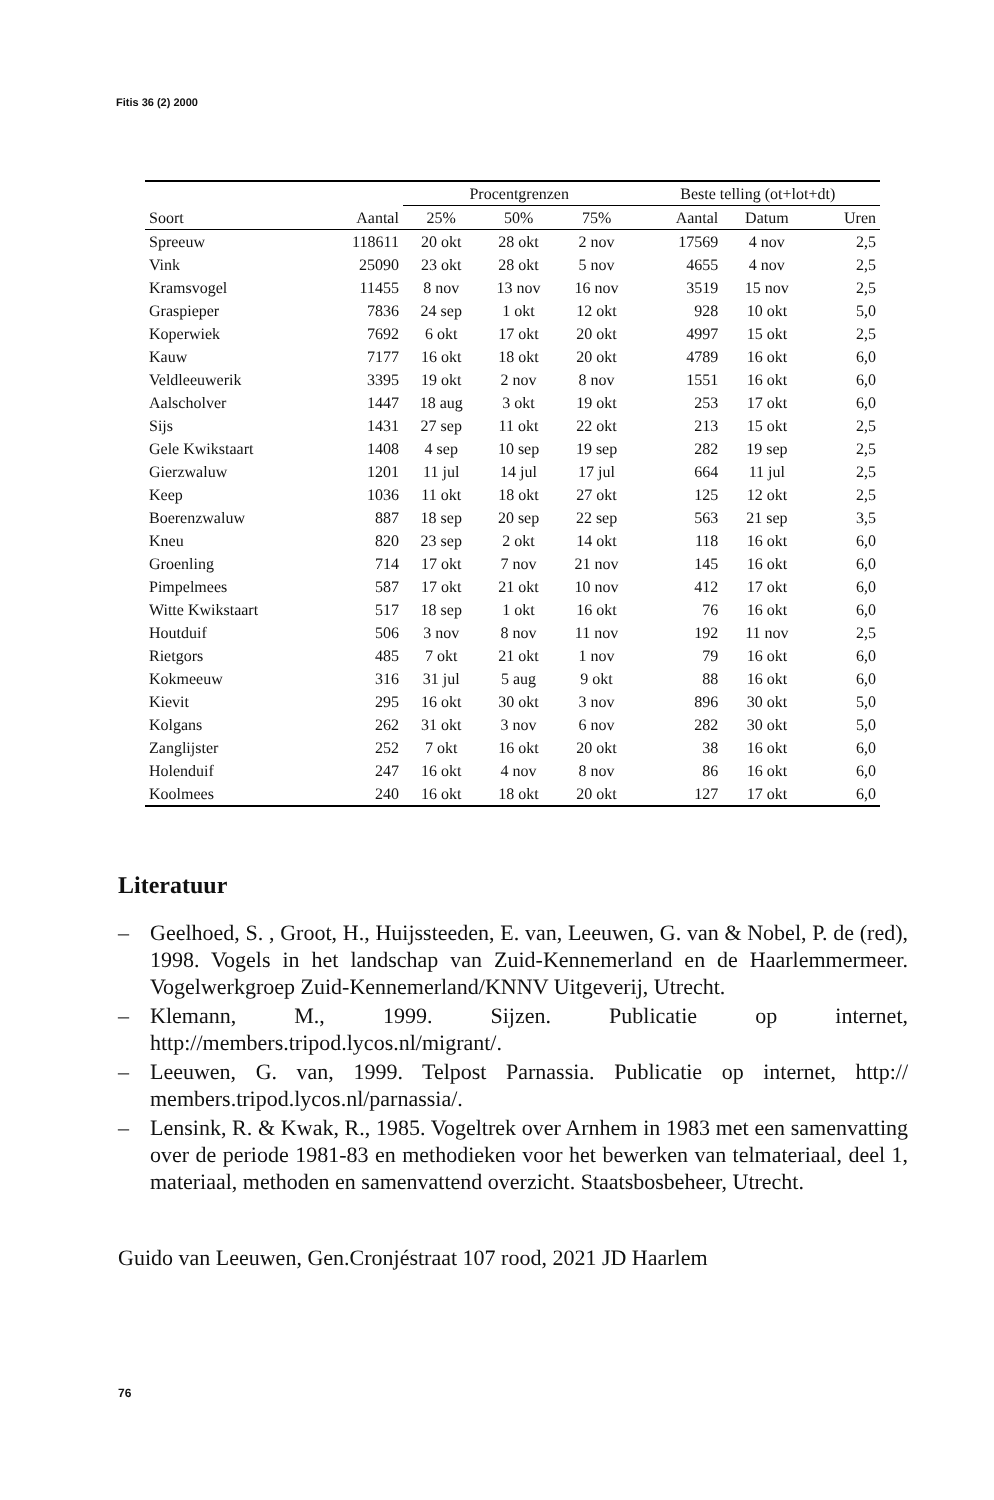Fitis 36 (2) 2000
| | | Procentgrenzen | | | Beste telling (ot+lot+dt) | | |
| --- | --- | --- | --- | --- | --- | --- | --- |
| Soort | Aantal | 25% | 50% | 75% | Aantal | Datum | Uren |
| Spreeuw | 118611 | 20 okt | 28 okt | 2 nov | 17569 | 4 nov | 2,5 |
| Vink | 25090 | 23 okt | 28 okt | 5 nov | 4655 | 4 nov | 2,5 |
| Kramsvogel | 11455 | 8 nov | 13 nov | 16 nov | 3519 | 15 nov | 2,5 |
| Graspieper | 7836 | 24 sep | 1 okt | 12 okt | 928 | 10 okt | 5,0 |
| Koperwiek | 7692 | 6 okt | 17 okt | 20 okt | 4997 | 15 okt | 2,5 |
| Kauw | 7177 | 16 okt | 18 okt | 20 okt | 4789 | 16 okt | 6,0 |
| Veldleeuwerik | 3395 | 19 okt | 2 nov | 8 nov | 1551 | 16 okt | 6,0 |
| Aalscholver | 1447 | 18 aug | 3 okt | 19 okt | 253 | 17 okt | 6,0 |
| Sijs | 1431 | 27 sep | 11 okt | 22 okt | 213 | 15 okt | 2,5 |
| Gele Kwikstaart | 1408 | 4 sep | 10 sep | 19 sep | 282 | 19 sep | 2,5 |
| Gierzwaluw | 1201 | 11 jul | 14 jul | 17 jul | 664 | 11 jul | 2,5 |
| Keep | 1036 | 11 okt | 18 okt | 27 okt | 125 | 12 okt | 2,5 |
| Boerenzwaluw | 887 | 18 sep | 20 sep | 22 sep | 563 | 21 sep | 3,5 |
| Kneu | 820 | 23 sep | 2 okt | 14 okt | 118 | 16 okt | 6,0 |
| Groenling | 714 | 17 okt | 7 nov | 21 nov | 145 | 16 okt | 6,0 |
| Pimpelmees | 587 | 17 okt | 21 okt | 10 nov | 412 | 17 okt | 6,0 |
| Witte Kwikstaart | 517 | 18 sep | 1 okt | 16 okt | 76 | 16 okt | 6,0 |
| Houtduif | 506 | 3 nov | 8 nov | 11 nov | 192 | 11 nov | 2,5 |
| Rietgors | 485 | 7 okt | 21 okt | 1 nov | 79 | 16 okt | 6,0 |
| Kokmeeuw | 316 | 31 jul | 5 aug | 9 okt | 88 | 16 okt | 6,0 |
| Kievit | 295 | 16 okt | 30 okt | 3 nov | 896 | 30 okt | 5,0 |
| Kolgans | 262 | 31 okt | 3 nov | 6 nov | 282 | 30 okt | 5,0 |
| Zanglijster | 252 | 7 okt | 16 okt | 20 okt | 38 | 16 okt | 6,0 |
| Holenduif | 247 | 16 okt | 4 nov | 8 nov | 86 | 16 okt | 6,0 |
| Koolmees | 240 | 16 okt | 18 okt | 20 okt | 127 | 17 okt | 6,0 |
Literatuur
– Geelhoed, S. , Groot, H., Huijssteeden, E. van, Leeuwen, G. van & Nobel, P. de (red), 1998. Vogels in het landschap van Zuid-Kennemerland en de Haarlemmermeer. Vogelwerkgroep Zuid-Kennemerland/KNNV Uitgeverij, Utrecht.
– Klemann, M., 1999. Sijzen. Publicatie op internet, http://members.tripod.lycos.nl/migrant/.
– Leeuwen, G. van, 1999. Telpost Parnassia. Publicatie op internet, http:// members.tripod.lycos.nl/parnassia/.
– Lensink, R. & Kwak, R., 1985. Vogeltrek over Arnhem in 1983 met een samenvatting over de periode 1981-83 en methodieken voor het bewerken van telmateriaal, deel 1, materiaal, methoden en samenvattend overzicht. Staatsbosbeheer, Utrecht.
Guido van Leeuwen, Gen.Cronjéstraat 107 rood, 2021 JD Haarlem
76